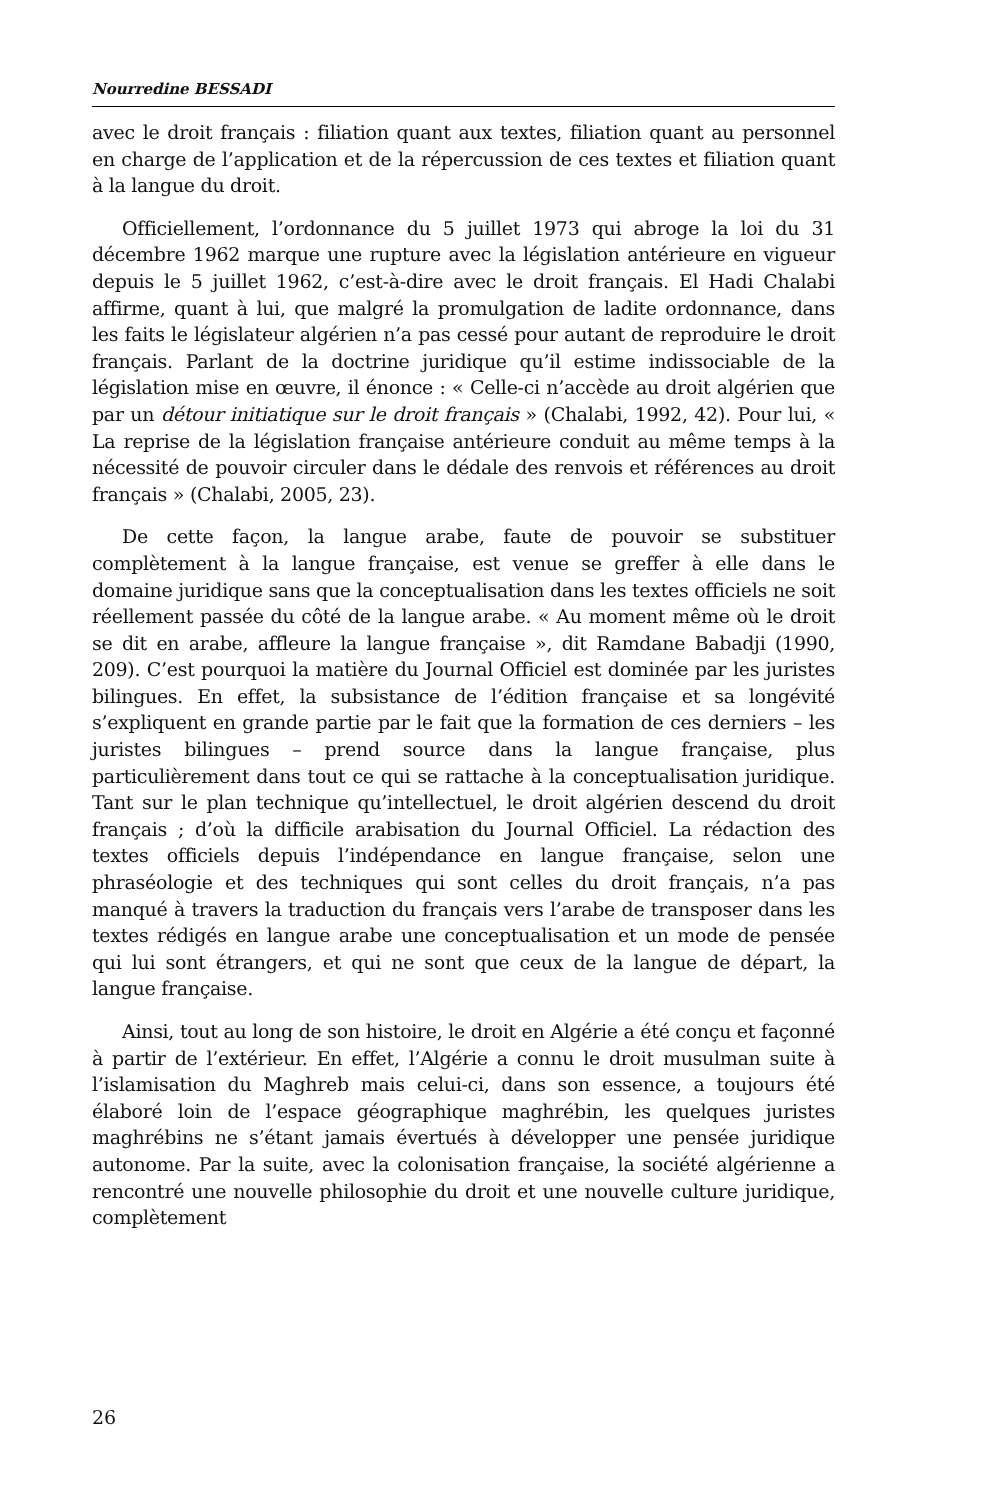Nourredine BESSADI
avec le droit français : filiation quant aux textes, filiation quant au personnel en charge de l’application et de la répercussion de ces textes et filiation quant à la langue du droit.
Officiellement, l’ordonnance du 5 juillet 1973 qui abroge la loi du 31 décembre 1962 marque une rupture avec la législation antérieure en vigueur depuis le 5 juillet 1962, c’est-à-dire avec le droit français. El Hadi Chalabi affirme, quant à lui, que malgré la promulgation de ladite ordonnance, dans les faits le législateur algérien n’a pas cessé pour autant de reproduire le droit français. Parlant de la doctrine juridique qu’il estime indissociable de la législation mise en œuvre, il énonce : « Celle-ci n’accède au droit algérien que par un détour initiatique sur le droit français » (Chalabi, 1992, 42). Pour lui, « La reprise de la législation française antérieure conduit au même temps à la nécessité de pouvoir circuler dans le dédale des renvois et références au droit français » (Chalabi, 2005, 23).
De cette façon, la langue arabe, faute de pouvoir se substituer complètement à la langue française, est venue se greffer à elle dans le domaine juridique sans que la conceptualisation dans les textes officiels ne soit réellement passée du côté de la langue arabe. « Au moment même où le droit se dit en arabe, affleure la langue française », dit Ramdane Babadji (1990, 209). C’est pourquoi la matière du Journal Officiel est dominée par les juristes bilingues. En effet, la subsistance de l’édition française et sa longévité s’expliquent en grande partie par le fait que la formation de ces derniers – les juristes bilingues – prend source dans la langue française, plus particulièrement dans tout ce qui se rattache à la conceptualisation juridique. Tant sur le plan technique qu’intellectuel, le droit algérien descend du droit français ; d’où la difficile arabisation du Journal Officiel. La rédaction des textes officiels depuis l’indépendance en langue française, selon une phraséologie et des techniques qui sont celles du droit français, n’a pas manqué à travers la traduction du français vers l’arabe de transposer dans les textes rédigés en langue arabe une conceptualisation et un mode de pensée qui lui sont étrangers, et qui ne sont que ceux de la langue de départ, la langue française.
Ainsi, tout au long de son histoire, le droit en Algérie a été conçu et façonné à partir de l’extérieur. En effet, l’Algérie a connu le droit musulman suite à l’islamisation du Maghreb mais celui-ci, dans son essence, a toujours été élaboré loin de l’espace géographique maghrébin, les quelques juristes maghrébins ne s’étant jamais évertués à développer une pensée juridique autonome. Par la suite, avec la colonisation française, la société algérienne a rencontré une nouvelle philosophie du droit et une nouvelle culture juridique, complètement
26